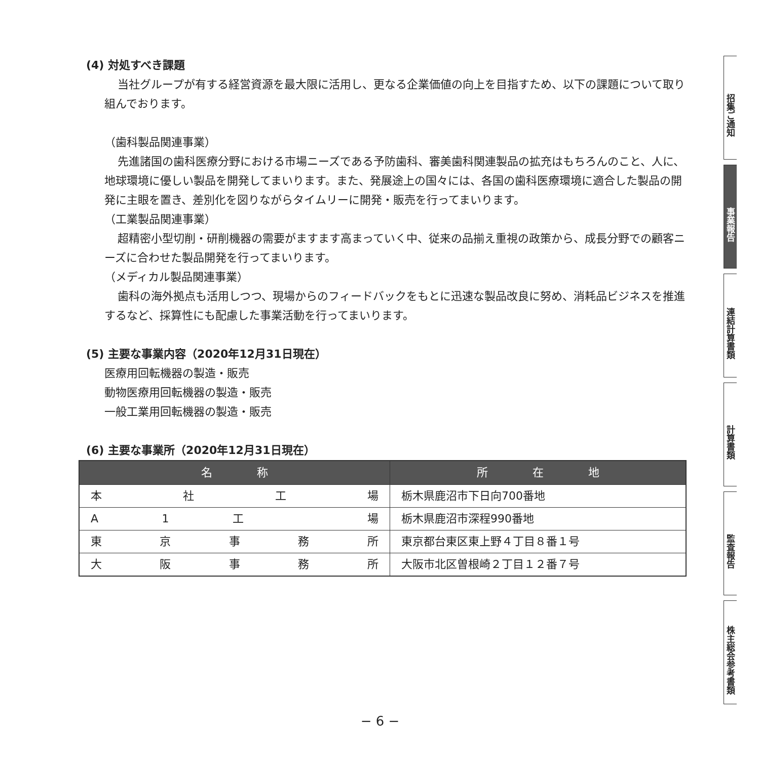(4) 対処すべき課題
当社グループが有する経営資源を最大限に活用し、更なる企業価値の向上を目指すため、以下の課題について取り組んでおります。
（歯科製品関連事業）
先進諸国の歯科医療分野における市場ニーズである予防歯科、審美歯科関連製品の拡充はもちろんのこと、人に、地球環境に優しい製品を開発してまいります。また、発展途上の国々には、各国の歯科医療環境に適合した製品の開発に主眼を置き、差別化を図りながらタイムリーに開発・販売を行ってまいります。
（工業製品関連事業）
超精密小型切削・研削機器の需要がますます高まっていく中、従来の品揃え重視の政策から、成長分野での顧客ニーズに合わせた製品開発を行ってまいります。
（メディカル製品関連事業）
歯科の海外拠点も活用しつつ、現場からのフィードバックをもとに迅速な製品改良に努め、消耗品ビジネスを推進するなど、採算性にも配慮した事業活動を行ってまいります。
(5) 主要な事業内容（2020年12月31日現在）
医療用回転機器の製造・販売
動物医療用回転機器の製造・販売
一般工業用回転機器の製造・販売
(6) 主要な事業所（2020年12月31日現在）
| 名 称 | 所 在 地 |
| --- | --- |
| 本 社 工 場 | 栃木県鹿沼市下日向700番地 |
| A 1 工 場 | 栃木県鹿沼市深程990番地 |
| 東 京 事 務 所 | 東京都台東区東上野４丁目８番１号 |
| 大 阪 事 務 所 | 大阪市北区曽根崎２丁目１２番７号 |
招集ご通知
事業報告
連結計算書類
計算書類
監査報告
株主総会参考書類
− 6 −